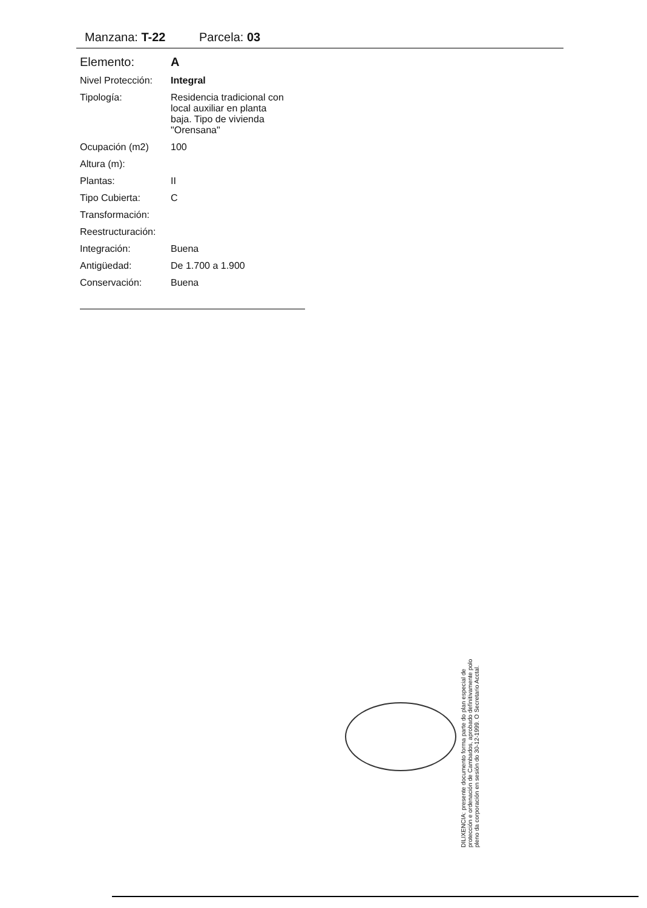Manzana: T-22 Parcela: 03
| Elemento: | A |
| Nivel Protección: | Integral |
| Tipología: | Residencia tradicional con local auxiliar en planta baja. Tipo de vivienda "Orensana" |
| Ocupación (m2) | 100 |
| Altura (m): | |
| Plantas: | II |
| Tipo Cubierta: | C |
| Transformación: | |
| Reestructuración: | |
| Integración: | Buena |
| Antigüedad: | De 1.700 a 1.900 |
| Conservación: | Buena |
DILIXENCIA: presente documento forma parte do plan especial de protección e ordenación de Cambados, aprobado definitivamente polo pleno da corporación en sesión do 30-12-1999. O Secretario Acctal.